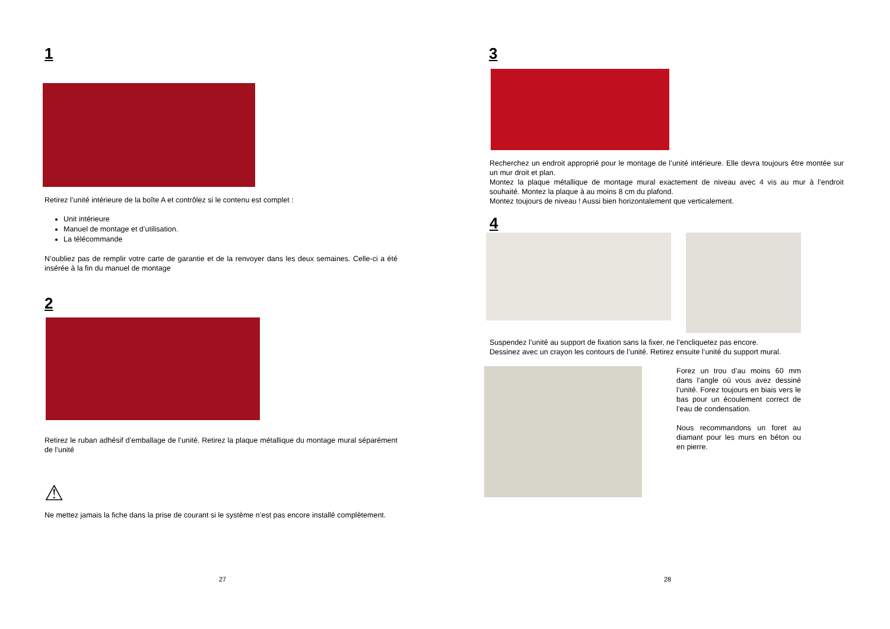1
Retirez l’unité intérieure de la boîte A et contrôlez si le contenu est complet :
Unit intérieure
Manuel de montage et d’utilisation.
La télécommande
N’oubliez pas de remplir votre carte de garantie et de la renvoyer dans les deux semaines. Celle-ci a été insérée à la fin du manuel de montage
2
Retirez le ruban adhésif d’emballage de l’unité. Retirez la plaque métallique du montage mural séparément de l’unité
⚠
Ne mettez jamais la fiche dans la prise de courant si le système n’est pas encore installé complètement.
27
3
Recherchez un endroit approprié pour le montage de l’unité intérieure. Elle devra toujours être montée sur un mur droit et plan.
Montez la plaque métallique de montage mural exactement de niveau avec 4 vis au mur à l’endroit souhaité. Montez la plaque à au moins 8 cm du plafond.
Montez toujours de niveau ! Aussi bien horizontalement que verticalement.
4
Suspendez l’unité au support de fixation sans la fixer, ne l’encliquetez pas encore.
Dessinez avec un crayon les contours de l’unité. Retirez ensuite l’unité du support mural.
Forez un trou d’au moins 60 mm dans l’angle où vous avez dessiné l’unité. Forez toujours en biais vers le bas pour un écoulement correct de l’eau de condensation.
Nous recommandons un foret au diamant pour les murs en béton ou en pierre.
28